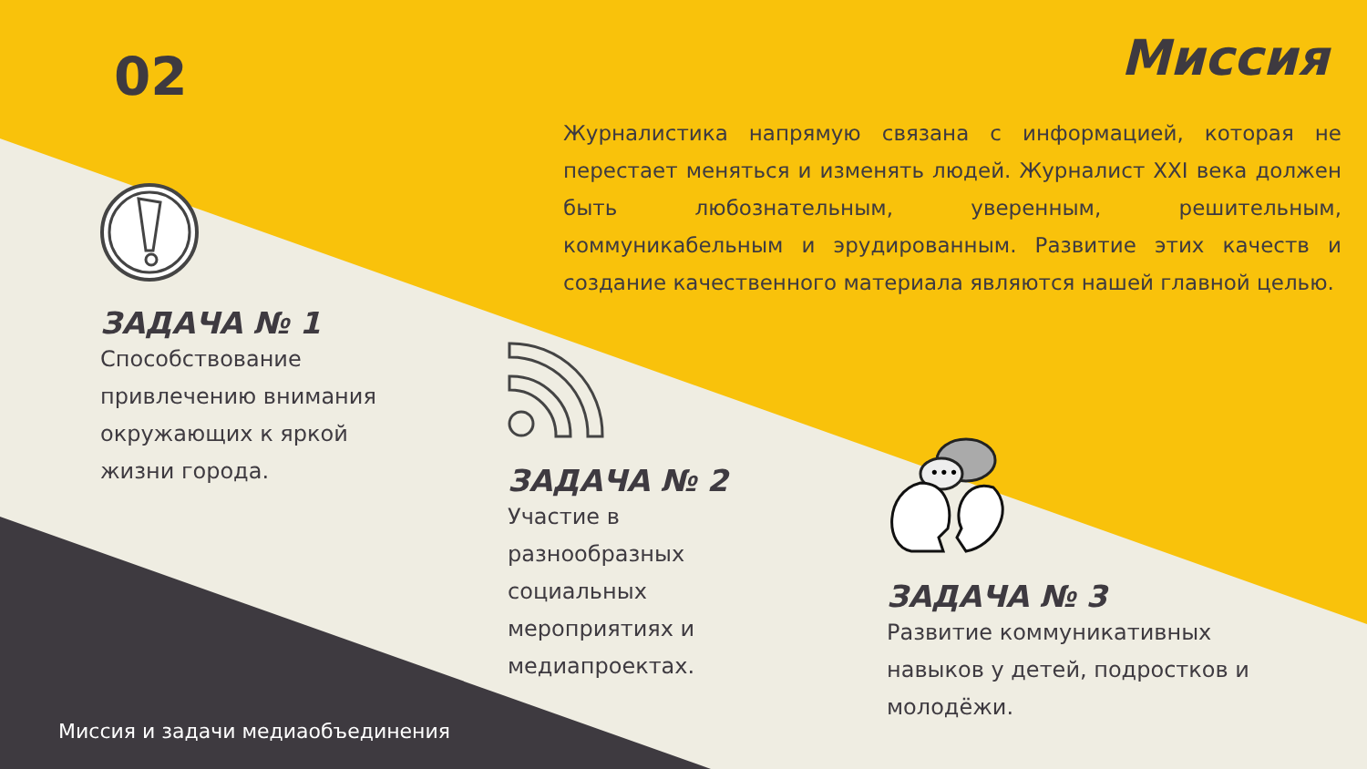•••
02 Миссия
Журналистика напрямую связана с информацией, которая не перестает меняться и изменять людей. Журналист XXI века должен быть любознательным, уверенным, решительным, коммуникабельным и эрудированным. Развитие этих качеств и создание качественного материала являются нашей главной целью.
ЗАДАЧА № 1
Способствование привлечению внимания окружающих к яркой жизни города.
ЗАДАЧА № 2
Участие в разнообразных социальных мероприятиях и медиапроектах.
ЗАДАЧА № 3
Развитие коммуникативных навыков у детей, подростков и молодёжи.
Миссия и задачи медиаобъединения